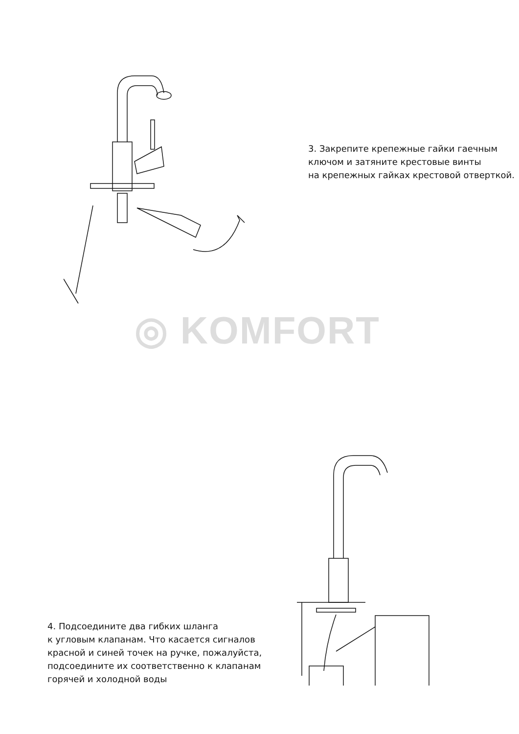3. Закрепите крепежные гайки гаечным
ключом и затяните крестовые винты
на крепежных гайках крестовой отверткой.
◎ KOMFORT
4. Подсоедините два гибких шланга
к угловым клапанам. Что касается сигналов
красной и синей точек на ручке, пожалуйста,
подсоедините их соответственно к клапанам
горячей и холодной воды